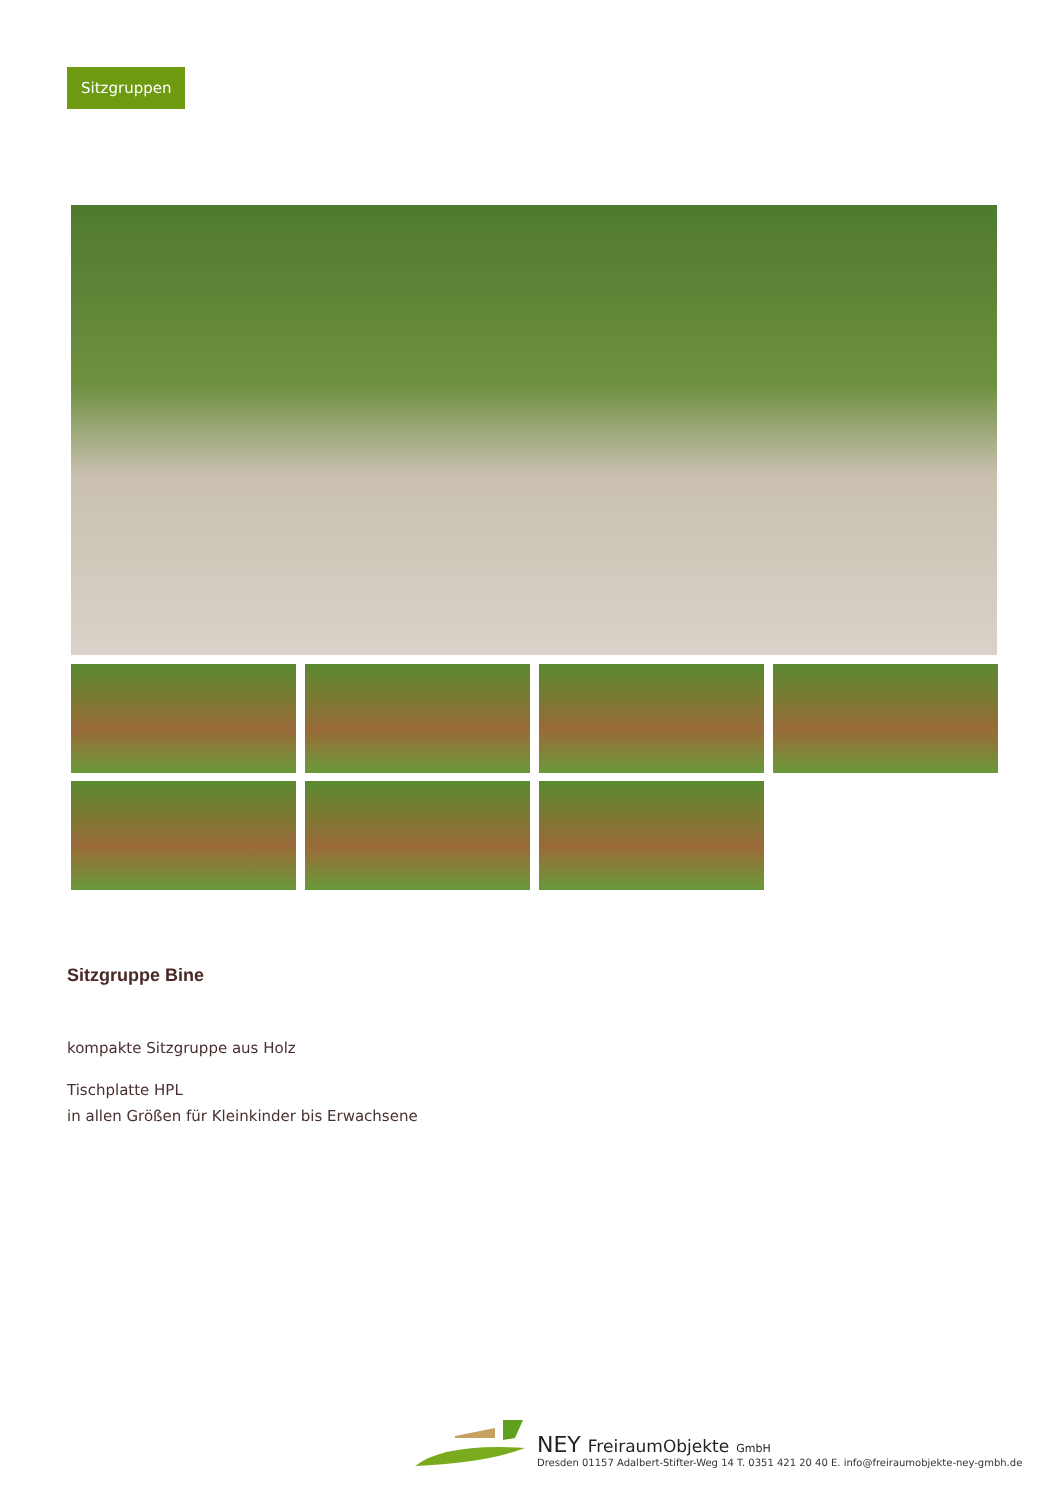Sitzgruppen
Sitzgruppe Bine
kompakte Sitzgruppe aus Holz
Tischplatte HPL
in allen Größen für Kleinkinder bis Erwachsene
NEY FreiraumObjekte GmbH
Dresden 01157 Adalbert-Stifter-Weg 14 T. 0351 421 20 40 E. info@freiraumobjekte-ney-gmbh.de